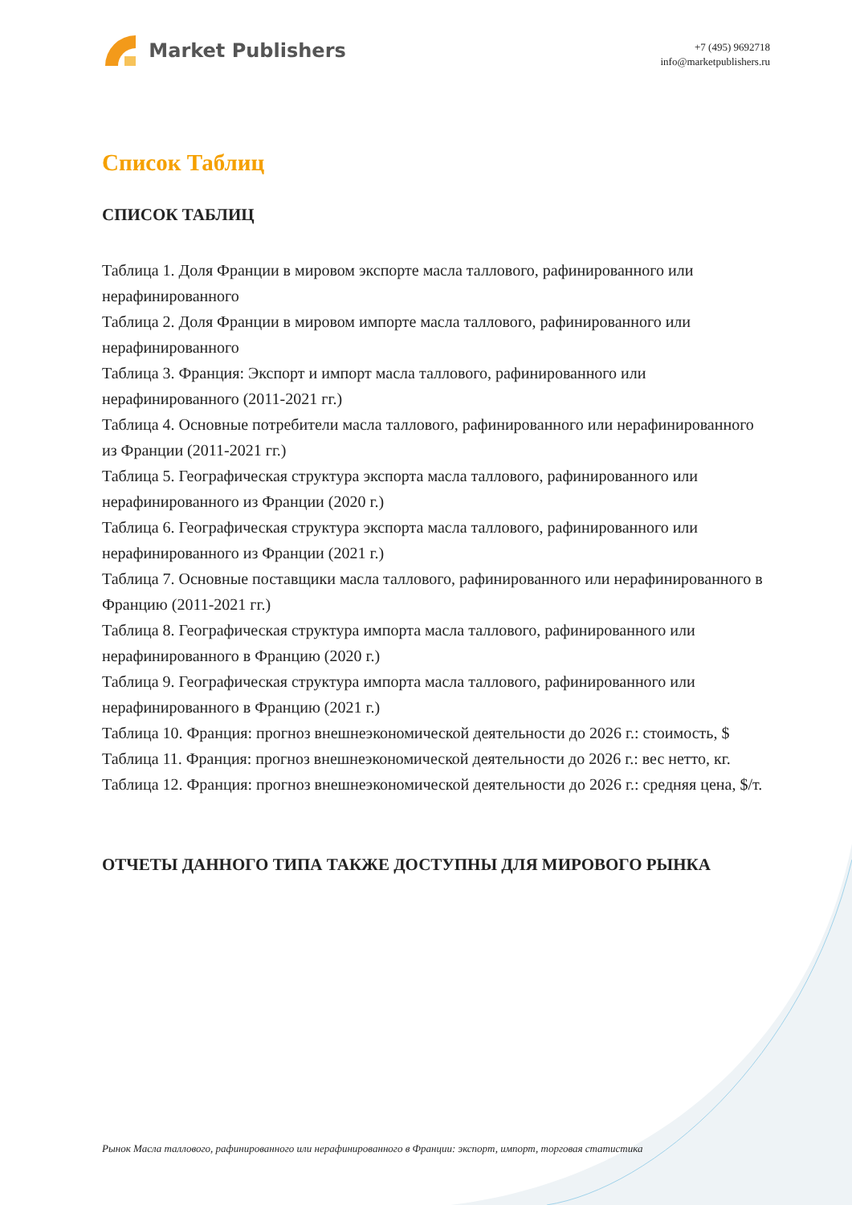Market Publishers
+7 (495) 9692718
info@marketpublishers.ru
Список Таблиц
СПИСОК ТАБЛИЦ
Таблица 1. Доля Франции в мировом экспорте масла таллового, рафинированного или нерафинированного
Таблица 2. Доля Франции в мировом импорте масла таллового, рафинированного или нерафинированного
Таблица 3. Франция: Экспорт и импорт масла таллового, рафинированного или нерафинированного (2011-2021 гг.)
Таблица 4. Основные потребители масла таллового, рафинированного или нерафинированного из Франции (2011-2021 гг.)
Таблица 5. Географическая структура экспорта масла таллового, рафинированного или нерафинированного из Франции (2020 г.)
Таблица 6. Географическая структура экспорта масла таллового, рафинированного или нерафинированного из Франции (2021 г.)
Таблица 7. Основные поставщики масла таллового, рафинированного или нерафинированного в Францию (2011-2021 гг.)
Таблица 8. Географическая структура импорта масла таллового, рафинированного или нерафинированного в Францию (2020 г.)
Таблица 9. Географическая структура импорта масла таллового, рафинированного или нерафинированного в Францию (2021 г.)
Таблица 10. Франция: прогноз внешнеэкономической деятельности до 2026 г.: стоимость, $
Таблица 11. Франция: прогноз внешнеэкономической деятельности до 2026 г.: вес нетто, кг.
Таблица 12. Франция: прогноз внешнеэкономической деятельности до 2026 г.: средняя цена, $/т.
ОТЧЕТЫ ДАННОГО ТИПА ТАКЖЕ ДОСТУПНЫ ДЛЯ МИРОВОГО РЫНКА
Рынок Масла таллового, рафинированного или нерафинированного в Франции: экспорт, импорт, торговая статистика